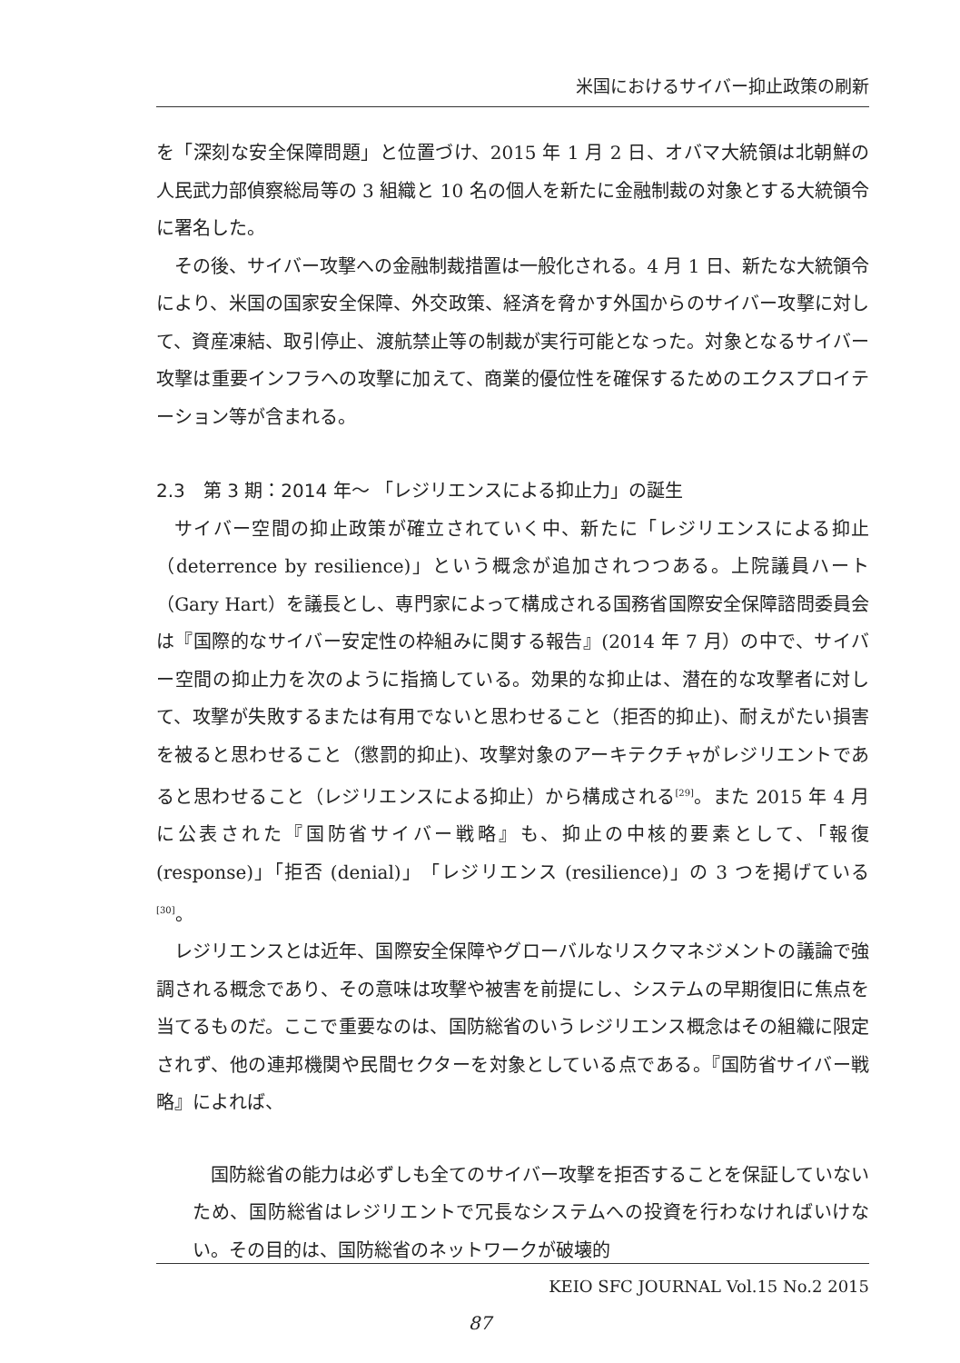米国におけるサイバー抑止政策の刷新
を「深刻な安全保障問題」と位置づけ、2015 年 1 月 2 日、オバマ大統領は北朝鮮の人民武力部偵察総局等の 3 組織と 10 名の個人を新たに金融制裁の対象とする大統領令に署名した。
その後、サイバー攻撃への金融制裁措置は一般化される。4 月 1 日、新たな大統領令により、米国の国家安全保障、外交政策、経済を脅かす外国からのサイバー攻撃に対して、資産凍結、取引停止、渡航禁止等の制裁が実行可能となった。対象となるサイバー攻撃は重要インフラへの攻撃に加えて、商業的優位性を確保するためのエクスプロイテーション等が含まれる。
2.3　第 3 期：2014 年～ 「レジリエンスによる抑止力」の誕生
サイバー空間の抑止政策が確立されていく中、新たに「レジリエンスによる抑止（deterrence by resilience)」という概念が追加されつつある。上院議員ハート（Gary Hart）を議長とし、専門家によって構成される国務省国際安全保障諮問委員会は『国際的なサイバー安定性の枠組みに関する報告』(2014 年 7 月）の中で、サイバー空間の抑止力を次のように指摘している。効果的な抑止は、潜在的な攻撃者に対して、攻撃が失敗するまたは有用でないと思わせること（拒否的抑止)、耐えがたい損害を被ると思わせること（懲罰的抑止)、攻撃対象のアーキテクチャがレジリエントであると思わせること（レジリエンスによる抑止）から構成される<sup>[29]</sup>。また 2015 年 4 月に公表された『国防省サイバー戦略』も、抑止の中核的要素として、「報復 (response)」「拒否 (denial)」「レジリエンス (resilience)」の 3 つを掲げている<sup>[30]</sup>。
レジリエンスとは近年、国際安全保障やグローバルなリスクマネジメントの議論で強調される概念であり、その意味は攻撃や被害を前提にし、システムの早期復旧に焦点を当てるものだ。ここで重要なのは、国防総省のいうレジリエンス概念はその組織に限定されず、他の連邦機関や民間セクターを対象としている点である。『国防省サイバー戦略』によれば、
国防総省の能力は必ずしも全てのサイバー攻撃を拒否することを保証していないため、国防総省はレジリエントで冗長なシステムへの投資を行わなければいけない。その目的は、国防総省のネットワークが破壊的
KEIO SFC JOURNAL Vol.15 No.2 2015
87